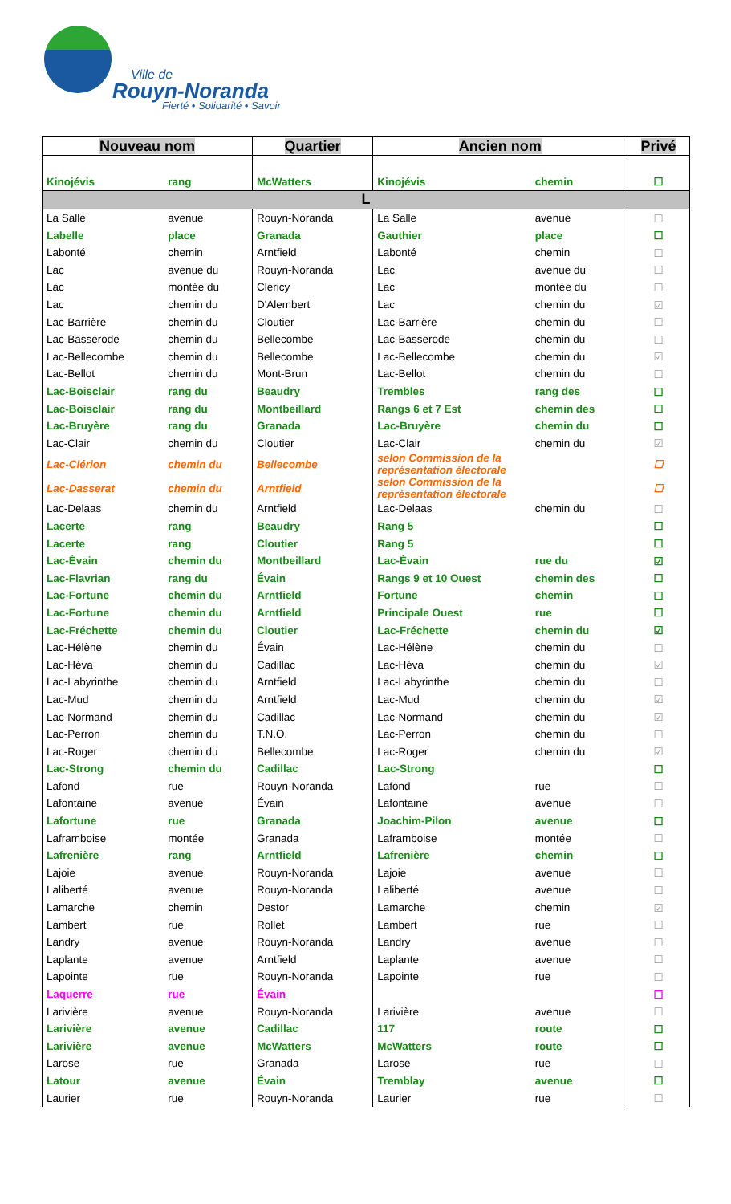Ville de
Rouyn-Noranda
Fierté • Solidarité • Savoir
| Nouveau nom | | Quartier | Ancien nom | | Privé |
| --- | --- | --- | --- | --- | --- |
| Kinojévis | rang | McWatters | Kinojévis | chemin | ☐ |
| L | | | | | |
| La Salle | avenue | Rouyn-Noranda | La Salle | avenue | ☐ |
| Labelle | place | Granada | Gauthier | place | ☐ |
| Labonté | chemin | Arntfield | Labonté | chemin | ☐ |
| Lac | avenue du | Rouyn-Noranda | Lac | avenue du | ☐ |
| Lac | montée du | Cléricy | Lac | montée du | ☐ |
| Lac | chemin du | D'Alembert | Lac | chemin du | ☑ |
| Lac-Barrière | chemin du | Cloutier | Lac-Barrière | chemin du | ☐ |
| Lac-Basserode | chemin du | Bellecombe | Lac-Basserode | chemin du | ☐ |
| Lac-Bellecombe | chemin du | Bellecombe | Lac-Bellecombe | chemin du | ☑ |
| Lac-Bellot | chemin du | Mont-Brun | Lac-Bellot | chemin du | ☐ |
| Lac-Boisclair | rang du | Beaudry | Trembles | rang des | ☐ |
| Lac-Boisclair | rang du | Montbeillard | Rangs 6 et 7 Est | chemin des | ☐ |
| Lac-Bruyère | rang du | Granada | Lac-Bruyère | chemin du | ☐ |
| Lac-Clair | chemin du | Cloutier | Lac-Clair | chemin du | ☑ |
| Lac-Clérion | chemin du | Bellecombe | selon Commission de la représentation électorale | | ☐ |
| Lac-Dasserat | chemin du | Arntfield | selon Commission de la représentation électorale | | ☐ |
| Lac-Delaas | chemin du | Arntfield | Lac-Delaas | chemin du | ☐ |
| Lacerte | rang | Beaudry | Rang 5 | | ☐ |
| Lacerte | rang | Cloutier | Rang 5 | | ☐ |
| Lac-Évain | chemin du | Montbeillard | Lac-Évain | rue du | ☑ |
| Lac-Flavrian | rang du | Évain | Rangs 9 et 10 Ouest | chemin des | ☐ |
| Lac-Fortune | chemin du | Arntfield | Fortune | chemin | ☐ |
| Lac-Fortune | chemin du | Arntfield | Principale Ouest | rue | ☐ |
| Lac-Fréchette | chemin du | Cloutier | Lac-Fréchette | chemin du | ☑ |
| Lac-Hélène | chemin du | Évain | Lac-Hélène | chemin du | ☐ |
| Lac-Héva | chemin du | Cadillac | Lac-Héva | chemin du | ☑ |
| Lac-Labyrinthe | chemin du | Arntfield | Lac-Labyrinthe | chemin du | ☐ |
| Lac-Mud | chemin du | Arntfield | Lac-Mud | chemin du | ☑ |
| Lac-Normand | chemin du | Cadillac | Lac-Normand | chemin du | ☑ |
| Lac-Perron | chemin du | T.N.O. | Lac-Perron | chemin du | ☐ |
| Lac-Roger | chemin du | Bellecombe | Lac-Roger | chemin du | ☑ |
| Lac-Strong | chemin du | Cadillac | Lac-Strong | | ☐ |
| Lafond | rue | Rouyn-Noranda | Lafond | rue | ☐ |
| Lafontaine | avenue | Évain | Lafontaine | avenue | ☐ |
| Lafortune | rue | Granada | Joachim-Pilon | avenue | ☐ |
| Laframboise | montée | Granada | Laframboise | montée | ☐ |
| Lafrenière | rang | Arntfield | Lafrenière | chemin | ☐ |
| Lajoie | avenue | Rouyn-Noranda | Lajoie | avenue | ☐ |
| Laliberté | avenue | Rouyn-Noranda | Laliberté | avenue | ☐ |
| Lamarche | chemin | Destor | Lamarche | chemin | ☑ |
| Lambert | rue | Rollet | Lambert | rue | ☐ |
| Landry | avenue | Rouyn-Noranda | Landry | avenue | ☐ |
| Laplante | avenue | Arntfield | Laplante | avenue | ☐ |
| Lapointe | rue | Rouyn-Noranda | Lapointe | rue | ☐ |
| Laquerre | rue | Évain | | | ☐ |
| Larivière | avenue | Rouyn-Noranda | Larivière | avenue | ☐ |
| Larivière | avenue | Cadillac | 117 | route | ☐ |
| Larivière | avenue | McWatters | McWatters | route | ☐ |
| Larose | rue | Granada | Larose | rue | ☐ |
| Latour | avenue | Évain | Tremblay | avenue | ☐ |
| Laurier | rue | Rouyn-Noranda | Laurier | rue | ☐ |